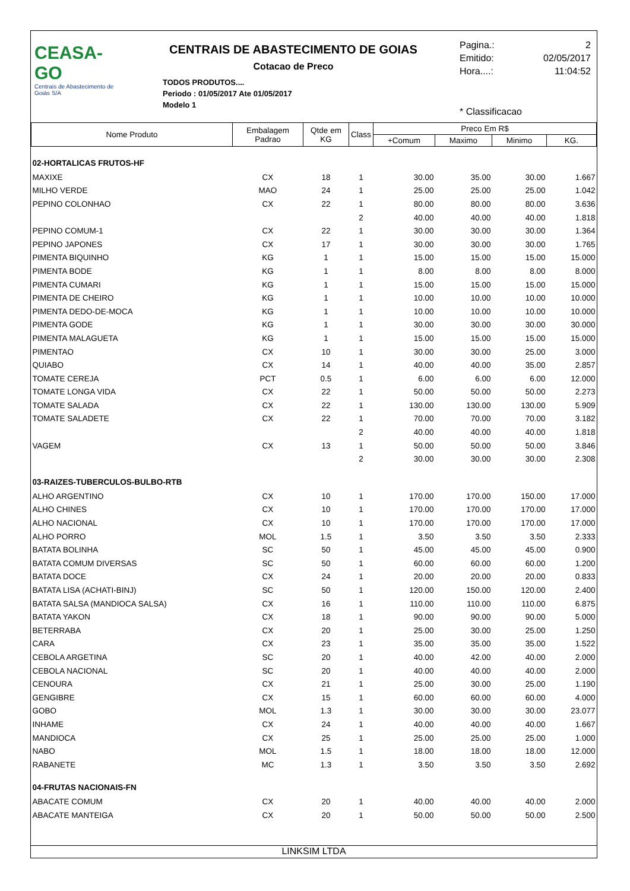CEASA-GO
Centrais de Abastecimento de Goiás S/A
CENTRAIS DE ABASTECIMENTO DE GOIAS
Cotacao de Preco
TODOS PRODUTOS....
Periodo : 01/05/2017 Ate 01/05/2017
Modelo 1
Pagina.: 2
Emitido: 02/05/2017
Hora....: 11:04:52
* Classificacao
| Nome Produto | Embalagem Padrao | Qtde em KG | Class | Preco Em R$ | | | |
| --- | --- | --- | --- | --- | --- | --- | --- |
| | | | | +Comum | Maximo | Minimo | KG. |
| 02-HORTALICAS FRUTOS-HF | | | | | | | |
| MAXIXE | CX | 18 | 1 | 30.00 | 35.00 | 30.00 | 1.667 |
| MILHO VERDE | MAO | 24 | 1 | 25.00 | 25.00 | 25.00 | 1.042 |
| PEPINO COLONHAO | CX | 22 | 1 | 80.00 | 80.00 | 80.00 | 3.636 |
| | | | 2 | 40.00 | 40.00 | 40.00 | 1.818 |
| PEPINO COMUM-1 | CX | 22 | 1 | 30.00 | 30.00 | 30.00 | 1.364 |
| PEPINO JAPONES | CX | 17 | 1 | 30.00 | 30.00 | 30.00 | 1.765 |
| PIMENTA BIQUINHO | KG | 1 | 1 | 15.00 | 15.00 | 15.00 | 15.000 |
| PIMENTA BODE | KG | 1 | 1 | 8.00 | 8.00 | 8.00 | 8.000 |
| PIMENTA CUMARI | KG | 1 | 1 | 15.00 | 15.00 | 15.00 | 15.000 |
| PIMENTA DE CHEIRO | KG | 1 | 1 | 10.00 | 10.00 | 10.00 | 10.000 |
| PIMENTA DEDO-DE-MOCA | KG | 1 | 1 | 10.00 | 10.00 | 10.00 | 10.000 |
| PIMENTA GODE | KG | 1 | 1 | 30.00 | 30.00 | 30.00 | 30.000 |
| PIMENTA MALAGUETA | KG | 1 | 1 | 15.00 | 15.00 | 15.00 | 15.000 |
| PIMENTAO | CX | 10 | 1 | 30.00 | 30.00 | 25.00 | 3.000 |
| QUIABO | CX | 14 | 1 | 40.00 | 40.00 | 35.00 | 2.857 |
| TOMATE CEREJA | PCT | 0.5 | 1 | 6.00 | 6.00 | 6.00 | 12.000 |
| TOMATE LONGA VIDA | CX | 22 | 1 | 50.00 | 50.00 | 50.00 | 2.273 |
| TOMATE SALADA | CX | 22 | 1 | 130.00 | 130.00 | 130.00 | 5.909 |
| TOMATE SALADETE | CX | 22 | 1 | 70.00 | 70.00 | 70.00 | 3.182 |
| | | | 2 | 40.00 | 40.00 | 40.00 | 1.818 |
| VAGEM | CX | 13 | 1 | 50.00 | 50.00 | 50.00 | 3.846 |
| | | | 2 | 30.00 | 30.00 | 30.00 | 2.308 |
| 03-RAIZES-TUBERCULOS-BULBO-RTB | | | | | | | |
| ALHO ARGENTINO | CX | 10 | 1 | 170.00 | 170.00 | 150.00 | 17.000 |
| ALHO CHINES | CX | 10 | 1 | 170.00 | 170.00 | 170.00 | 17.000 |
| ALHO NACIONAL | CX | 10 | 1 | 170.00 | 170.00 | 170.00 | 17.000 |
| ALHO PORRO | MOL | 1.5 | 1 | 3.50 | 3.50 | 3.50 | 2.333 |
| BATATA BOLINHA | SC | 50 | 1 | 45.00 | 45.00 | 45.00 | 0.900 |
| BATATA COMUM DIVERSAS | SC | 50 | 1 | 60.00 | 60.00 | 60.00 | 1.200 |
| BATATA DOCE | CX | 24 | 1 | 20.00 | 20.00 | 20.00 | 0.833 |
| BATATA LISA (ACHATI-BINJ) | SC | 50 | 1 | 120.00 | 150.00 | 120.00 | 2.400 |
| BATATA SALSA (MANDIOCA SALSA) | CX | 16 | 1 | 110.00 | 110.00 | 110.00 | 6.875 |
| BATATA YAKON | CX | 18 | 1 | 90.00 | 90.00 | 90.00 | 5.000 |
| BETERRABA | CX | 20 | 1 | 25.00 | 30.00 | 25.00 | 1.250 |
| CARA | CX | 23 | 1 | 35.00 | 35.00 | 35.00 | 1.522 |
| CEBOLA ARGETINA | SC | 20 | 1 | 40.00 | 42.00 | 40.00 | 2.000 |
| CEBOLA NACIONAL | SC | 20 | 1 | 40.00 | 40.00 | 40.00 | 2.000 |
| CENOURA | CX | 21 | 1 | 25.00 | 30.00 | 25.00 | 1.190 |
| GENGIBRE | CX | 15 | 1 | 60.00 | 60.00 | 60.00 | 4.000 |
| GOBO | MOL | 1.3 | 1 | 30.00 | 30.00 | 30.00 | 23.077 |
| INHAME | CX | 24 | 1 | 40.00 | 40.00 | 40.00 | 1.667 |
| MANDIOCA | CX | 25 | 1 | 25.00 | 25.00 | 25.00 | 1.000 |
| NABO | MOL | 1.5 | 1 | 18.00 | 18.00 | 18.00 | 12.000 |
| RABANETE | MC | 1.3 | 1 | 3.50 | 3.50 | 3.50 | 2.692 |
| 04-FRUTAS NACIONAIS-FN | | | | | | | |
| ABACATE COMUM | CX | 20 | 1 | 40.00 | 40.00 | 40.00 | 2.000 |
| ABACATE MANTEIGA | CX | 20 | 1 | 50.00 | 50.00 | 50.00 | 2.500 |
LINKSIM LTDA